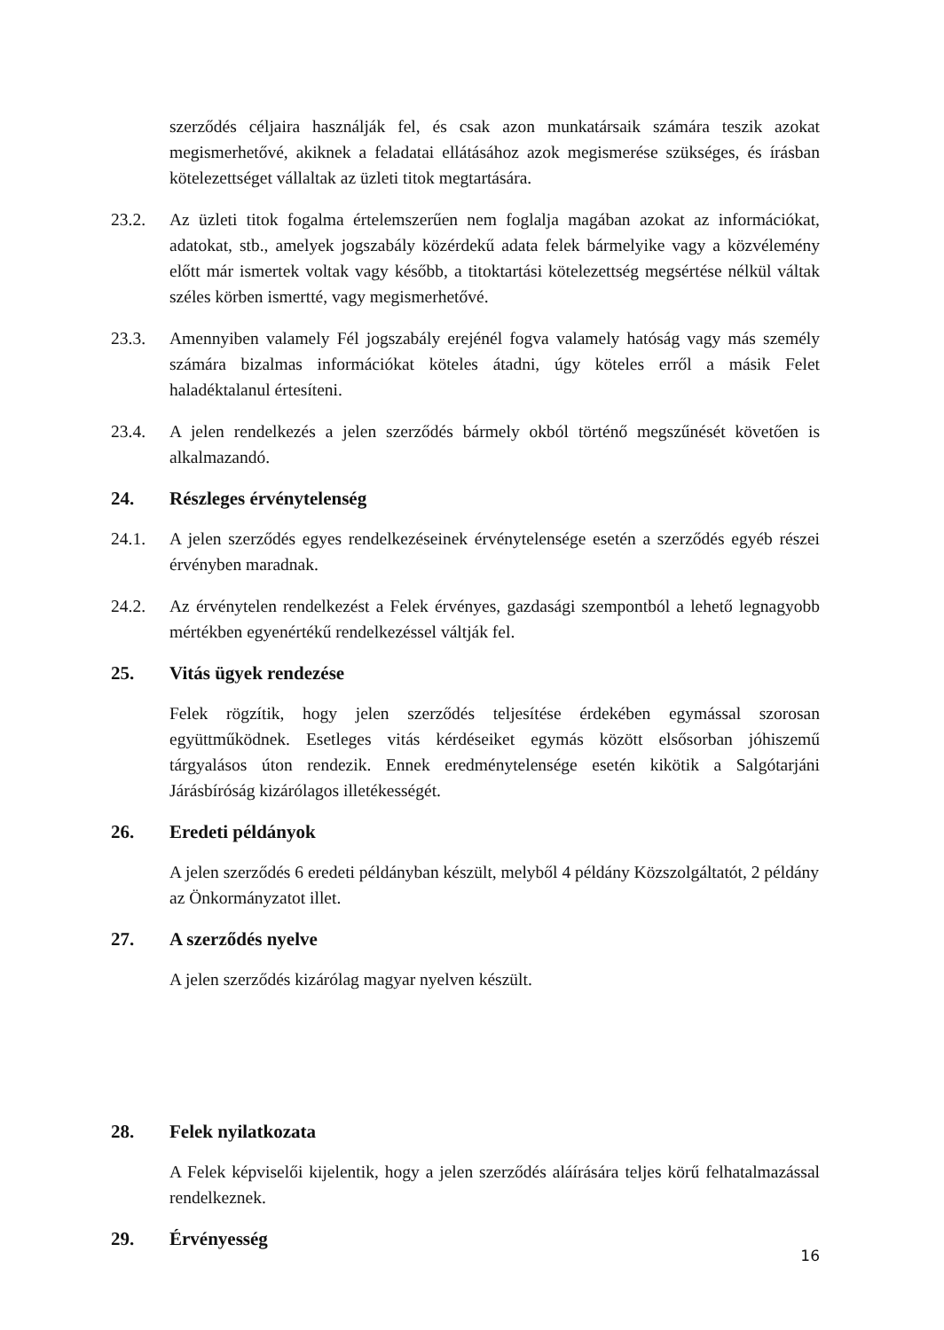szerződés céljaira használják fel, és csak azon munkatársaik számára teszik azokat megismerhetővé, akiknek a feladatai ellátásához azok megismerése szükséges, és írásban kötelezettséget vállaltak az üzleti titok megtartására.
23.2. Az üzleti titok fogalma értelemszerűen nem foglalja magában azokat az információkat, adatokat, stb., amelyek jogszabály közérdekű adata felek bármelyike vagy a közvélemény előtt már ismertek voltak vagy később, a titoktartási kötelezettség megsértése nélkül váltak széles körben ismertté, vagy megismerhetővé.
23.3. Amennyiben valamely Fél jogszabály erejénél fogva valamely hatóság vagy más személy számára bizalmas információkat köteles átadni, úgy köteles erről a másik Felet haladéktalanul értesíteni.
23.4. A jelen rendelkezés a jelen szerződés bármely okból történő megszűnését követően is alkalmazandó.
24. Részleges érvénytelenség
24.1. A jelen szerződés egyes rendelkezéseinek érvénytelensége esetén a szerződés egyéb részei érvényben maradnak.
24.2. Az érvénytelen rendelkezést a Felek érvényes, gazdasági szempontból a lehető legnagyobb mértékben egyenértékű rendelkezéssel váltják fel.
25. Vitás ügyek rendezése
Felek rögzítik, hogy jelen szerződés teljesítése érdekében egymással szorosan együttműködnek. Esetleges vitás kérdéseiket egymás között elsősorban jóhiszemű tárgyalásos úton rendezik. Ennek eredménytelensége esetén kikötik a Salgótarjáni Járásbíróság kizárólagos illetékességét.
26. Eredeti példányok
A jelen szerződés 6 eredeti példányban készült, melyből 4 példány Közszolgáltatót, 2 példány az Önkormányzatot illet.
27. A szerződés nyelve
A jelen szerződés kizárólag magyar nyelven készült.
28. Felek nyilatkozata
A Felek képviselői kijelentik, hogy a jelen szerződés aláírására teljes körű felhatalmazással rendelkeznek.
29. Érvényesség
16